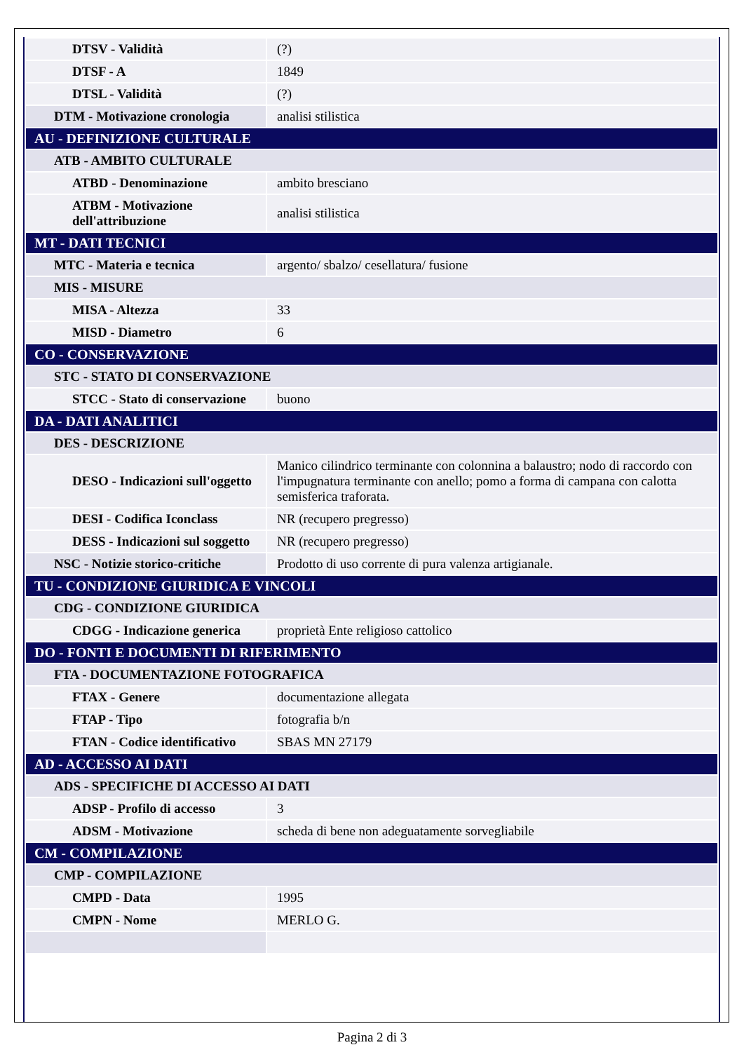| DTSV - Validità | (?) |
| DTSF - A | 1849 |
| DTSL - Validità | (?) |
| DTM - Motivazione cronologia | analisi stilistica |
| AU - DEFINIZIONE CULTURALE | |
| ATB - AMBITO CULTURALE | |
| ATBD - Denominazione | ambito bresciano |
| ATBM - Motivazione dell'attribuzione | analisi stilistica |
| MT - DATI TECNICI | |
| MTC - Materia e tecnica | argento/ sbalzo/ cesellatura/ fusione |
| MIS - MISURE | |
| MISA - Altezza | 33 |
| MISD - Diametro | 6 |
| CO - CONSERVAZIONE | |
| STC - STATO DI CONSERVAZIONE | |
| STCC - Stato di conservazione | buono |
| DA - DATI ANALITICI | |
| DES - DESCRIZIONE | |
| DESO - Indicazioni sull'oggetto | Manico cilindrico terminante con colonnina a balaustro; nodo di raccordo con l'impugnatura terminante con anello; pomo a forma di campana con calotta semisferica traforata. |
| DESI - Codifica Iconclass | NR (recupero pregresso) |
| DESS - Indicazioni sul soggetto | NR (recupero pregresso) |
| NSC - Notizie storico-critiche | Prodotto di uso corrente di pura valenza artigianale. |
| TU - CONDIZIONE GIURIDICA E VINCOLI | |
| CDG - CONDIZIONE GIURIDICA | |
| CDGG - Indicazione generica | proprietà Ente religioso cattolico |
| DO - FONTI E DOCUMENTI DI RIFERIMENTO | |
| FTA - DOCUMENTAZIONE FOTOGRAFICA | |
| FTAX - Genere | documentazione allegata |
| FTAP - Tipo | fotografia b/n |
| FTAN - Codice identificativo | SBAS MN 27179 |
| AD - ACCESSO AI DATI | |
| ADS - SPECIFICHE DI ACCESSO AI DATI | |
| ADSP - Profilo di accesso | 3 |
| ADSM - Motivazione | scheda di bene non adeguatamente sorvegliabile |
| CM - COMPILAZIONE | |
| CMP - COMPILAZIONE | |
| CMPD - Data | 1995 |
| CMPN - Nome | MERLO G. |
Pagina 2 di 3